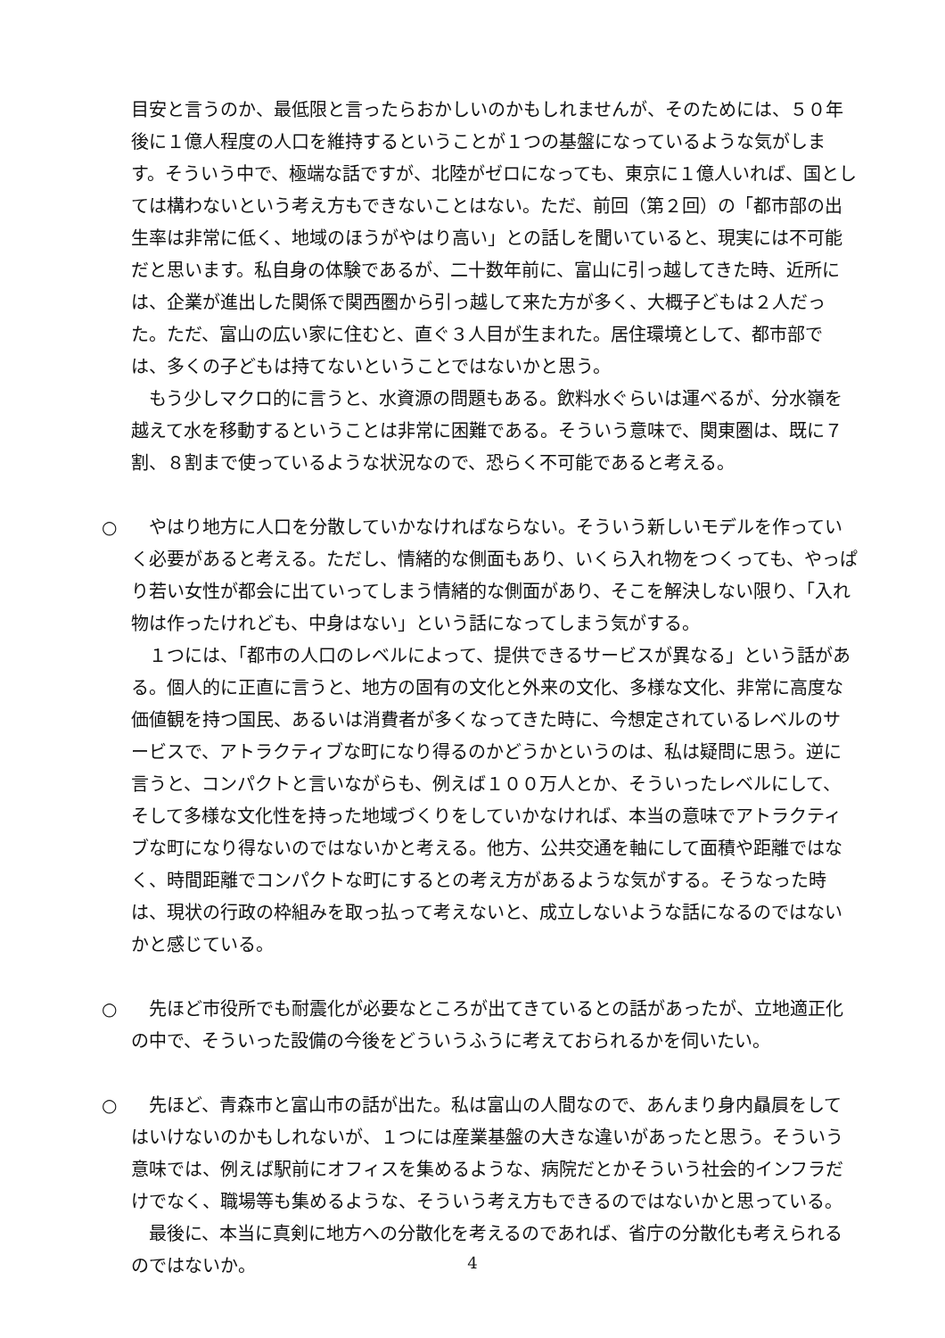目安と言うのか、最低限と言ったらおかしいのかもしれませんが、そのためには、５０年後に１億人程度の人口を維持するということが１つの基盤になっているような気がします。そういう中で、極端な話ですが、北陸がゼロになっても、東京に１億人いれば、国としては構わないという考え方もできないことはない。ただ、前回（第２回）の「都市部の出生率は非常に低く、地域のほうがやはり高い」との話しを聞いていると、現実には不可能だと思います。私自身の体験であるが、二十数年前に、富山に引っ越してきた時、近所には、企業が進出した関係で関西圏から引っ越して来た方が多く、大概子どもは２人だった。ただ、富山の広い家に住むと、直ぐ３人目が生まれた。居住環境として、都市部では、多くの子どもは持てないということではないかと思う。
もう少しマクロ的に言うと、水資源の問題もある。飲料水ぐらいは運べるが、分水嶺を越えて水を移動するということは非常に困難である。そういう意味で、関東圏は、既に７割、８割まで使っているような状況なので、恐らく不可能であると考える。
○ やはり地方に人口を分散していかなければならない。そういう新しいモデルを作っていく必要があると考える。ただし、情緒的な側面もあり、いくら入れ物をつくっても、やっぱり若い女性が都会に出ていってしまう情緒的な側面があり、そこを解決しない限り、「入れ物は作ったけれども、中身はない」という話になってしまう気がする。
１つには、「都市の人口のレベルによって、提供できるサービスが異なる」という話がある。個人的に正直に言うと、地方の固有の文化と外来の文化、多様な文化、非常に高度な価値観を持つ国民、あるいは消費者が多くなってきた時に、今想定されているレベルのサービスで、アトラクティブな町になり得るのかどうかというのは、私は疑問に思う。逆に言うと、コンパクトと言いながらも、例えば１００万人とか、そういったレベルにして、そして多様な文化性を持った地域づくりをしていかなければ、本当の意味でアトラクティブな町になり得ないのではないかと考える。他方、公共交通を軸にして面積や距離ではなく、時間距離でコンパクトな町にするとの考え方があるような気がする。そうなった時は、現状の行政の枠組みを取っ払って考えないと、成立しないような話になるのではないかと感じている。
○ 先ほど市役所でも耐震化が必要なところが出てきているとの話があったが、立地適正化の中で、そういった設備の今後をどういうふうに考えておられるかを伺いたい。
○ 先ほど、青森市と富山市の話が出た。私は富山の人間なので、あんまり身内贔屓をしてはいけないのかもしれないが、１つには産業基盤の大きな違いがあったと思う。そういう意味では、例えば駅前にオフィスを集めるような、病院だとかそういう社会的インフラだけでなく、職場等も集めるような、そういう考え方もできるのではないかと思っている。
最後に、本当に真剣に地方への分散化を考えるのであれば、省庁の分散化も考えられるのではないか。
4